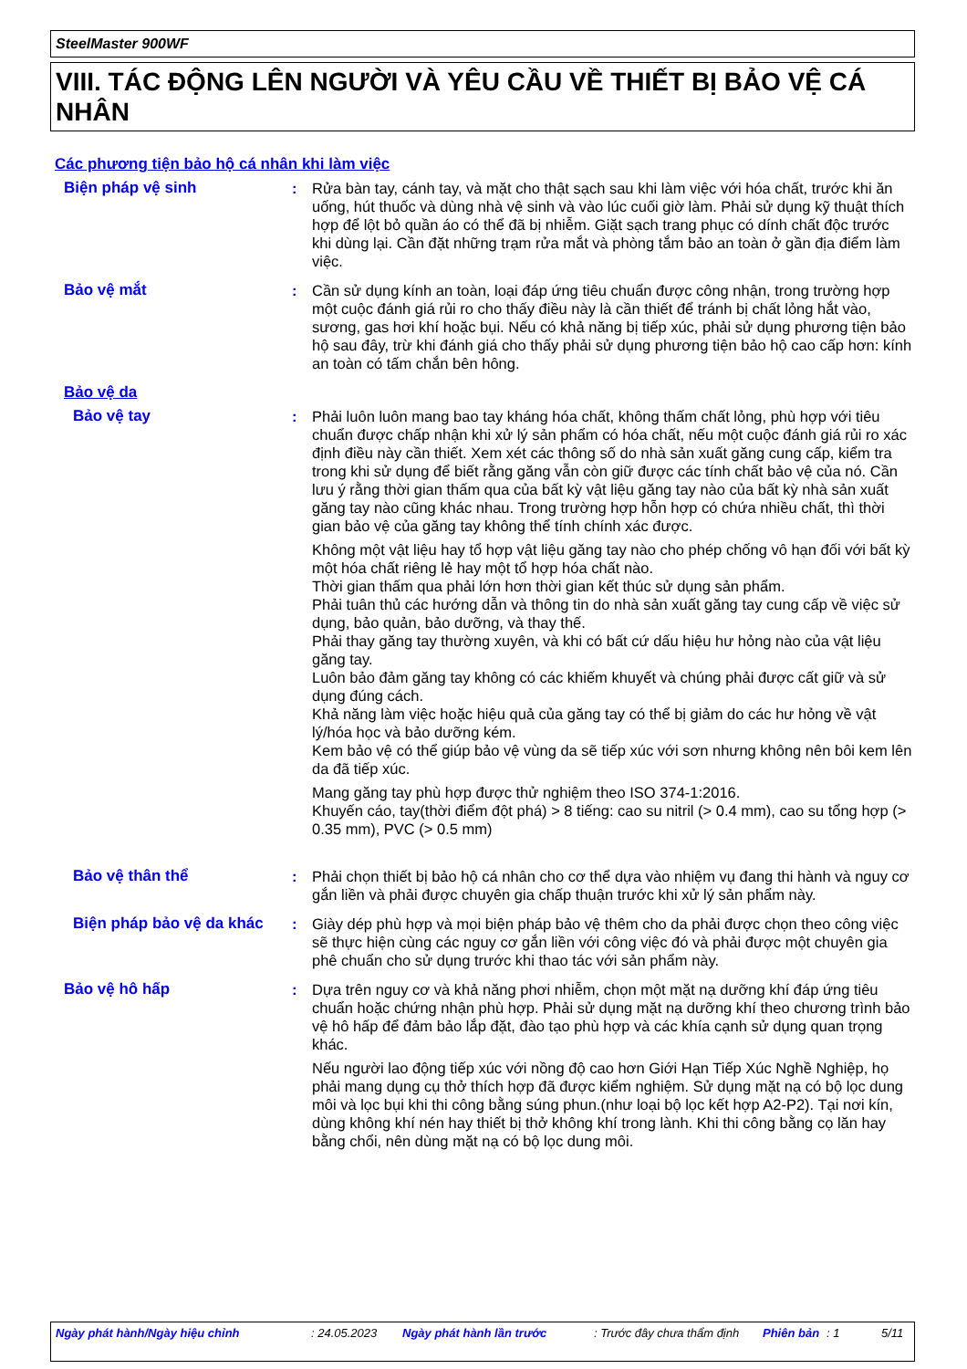SteelMaster 900WF
VIII. TÁC ĐỘNG LÊN NGƯỜI VÀ YÊU CẦU VỀ THIẾT BỊ BẢO VỆ CÁ NHÂN
Các phương tiện bảo hộ cá nhân khi làm việc
Biện pháp vệ sinh : Rửa bàn tay, cánh tay, và mặt cho thật sạch sau khi làm việc với hóa chất, trước khi ăn uống, hút thuốc và dùng nhà vệ sinh và vào lúc cuối giờ làm. Phải sử dụng kỹ thuật thích hợp để lột bỏ quần áo có thể đã bị nhiễm. Giặt sạch trang phục có dính chất độc trước khi dùng lại. Cần đặt những trạm rửa mắt và phòng tắm bảo an toàn ở gần địa điểm làm việc.
Bảo vệ mắt : Cần sử dụng kính an toàn, loại đáp ứng tiêu chuẩn được công nhận, trong trường hợp một cuộc đánh giá rủi ro cho thấy điều này là cần thiết để tránh bị chất lỏng hắt vào, sương, gas hơi khí hoặc bụi. Nếu có khả năng bị tiếp xúc, phải sử dụng phương tiện bảo hộ sau đây, trừ khi đánh giá cho thấy phải sử dụng phương tiện bảo hộ cao cấp hơn: kính an toàn có tấm chắn bên hông.
Bảo vệ da
Bảo vệ tay : Phải luôn luôn mang bao tay kháng hóa chất, không thấm chất lỏng, phù hợp với tiêu chuẩn được chấp nhận khi xử lý sản phẩm có hóa chất, nếu một cuộc đánh giá rủi ro xác định điều này cần thiết. Xem xét các thông số do nhà sản xuất găng cung cấp, kiểm tra trong khi sử dụng để biết rằng găng vẫn còn giữ được các tính chất bảo vệ của nó. Cần lưu ý rằng thời gian thấm qua của bất kỳ vật liệu găng tay nào của bất kỳ nhà sản xuất găng tay nào cũng khác nhau. Trong trường hợp hỗn hợp có chứa nhiều chất, thì thời gian bảo vệ của găng tay không thể tính chính xác được.
Không một vật liệu hay tổ hợp vật liệu găng tay nào cho phép chống vô hạn đối với bất kỳ một hóa chất riêng lẻ hay một tổ hợp hóa chất nào.
Thời gian thấm qua phải lớn hơn thời gian kết thúc sử dụng sản phẩm.
Phải tuân thủ các hướng dẫn và thông tin do nhà sản xuất găng tay cung cấp về việc sử dụng, bảo quản, bảo dưỡng, và thay thế.
Phải thay găng tay thường xuyên, và khi có bất cứ dấu hiệu hư hỏng nào của vật liệu găng tay.
Luôn bảo đảm găng tay không có các khiếm khuyết và chúng phải được cất giữ và sử dụng đúng cách.
Khả năng làm việc hoặc hiệu quả của găng tay có thể bị giảm do các hư hỏng về vật lý/hóa học và bảo dưỡng kém.
Kem bảo vệ có thể giúp bảo vệ vùng da sẽ tiếp xúc với sơn nhưng không nên bôi kem lên da đã tiếp xúc.
Mang găng tay phù hợp được thử nghiệm theo ISO 374-1:2016.
Khuyến cáo, tay(thời điểm đột phá) > 8 tiếng: cao su nitril (> 0.4 mm), cao su tổng hợp (> 0.35 mm), PVC (> 0.5 mm)
Bảo vệ thân thể : Phải chọn thiết bị bảo hộ cá nhân cho cơ thể dựa vào nhiệm vụ đang thi hành và nguy cơ gắn liền và phải được chuyên gia chấp thuận trước khi xử lý sản phẩm này.
Biện pháp bảo vệ da khác
: Giày dép phù hợp và mọi biện pháp bảo vệ thêm cho da phải được chọn theo công việc sẽ thực hiện cùng các nguy cơ gắn liền với công việc đó và phải được một chuyên gia phê chuẩn cho sử dụng trước khi thao tác với sản phẩm này.
Bảo vệ hô hấp : Dựa trên nguy cơ và khả năng phơi nhiễm, chọn một mặt nạ dưỡng khí đáp ứng tiêu chuẩn hoặc chứng nhận phù hợp. Phải sử dụng mặt nạ dưỡng khí theo chương trình bảo vệ hô hấp để đảm bảo lắp đặt, đào tạo phù hợp và các khía cạnh sử dụng quan trọng khác.
Nếu người lao động tiếp xúc với nồng độ cao hơn Giới Hạn Tiếp Xúc Nghề Nghiệp, họ phải mang dụng cụ thở thích hợp đã được kiểm nghiệm. Sử dụng mặt nạ có bộ lọc dung môi và lọc bụi khi thi công bằng súng phun.(như loại bộ lọc kết hợp A2-P2). Tại nơi kín, dùng không khí nén hay thiết bị thở không khí trong lành. Khi thi công bằng cọ lăn hay bằng chổi, nên dùng mặt nạ có bộ lọc dung môi.
Ngày phát hành/Ngày hiệu chỉnh : 24.05.2023 Ngày phát hành lần trước : Trước đây chưa thẩm định Phiên bản : 1 5/11